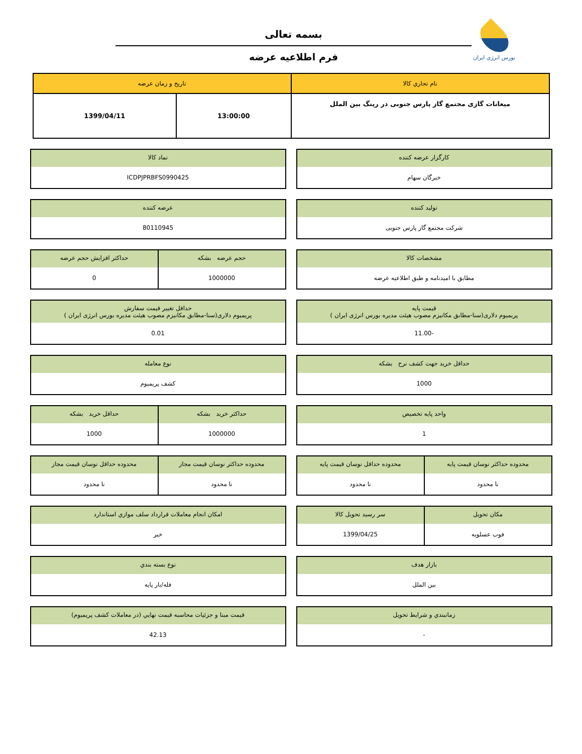بورس انرژی ایران
بسمه تعالی
فرم اطلاعیه عرضه
| نام تجاري كالا | تاريخ و زمان عرضه | |
| --- | --- | --- |
| میعانات گازی مجتمع گاز پارس جنوبی در رینگ بین الملل | 13:00:00 | 1399/04/11 |
كارگزار عرضه كننده
خبرگان سهام
نماد كالا
ICDPJPRBFS0990425
توليد كننده
شرکت مجتمع گاز پارس جنوبی
عرضه كننده
80110945
مشخصات كالا
مطابق با امیدنامه و طبق اطلاعیه عرضه
حجم عرضه بشكه
1000000
حداكثر افزايش حجم عرضه
0
قيمت پايه
پریمیوم دلاری(سنا-مطابق مکانیزم مصوب هیئت مدیره بورس انرژی ایران )
-11.00
حداقل تغيير قيمت سفارش
پریمیوم دلاری(سنا-مطابق مکانیزم مصوب هیئت مدیره بورس انرژی ایران )
0.01
حداقل خريد جهت كشف نرخ بشكه
1000
نوع معامله
کشف پریمیوم
واحد پايه تخصيص
1
حداكثر خريد بشكه
1000000
حداقل خريد بشكه
1000
محدوده حداكثر نوسان قيمت پايه
نا محدود
محدوده حداقل نوسان قيمت پايه
نا محدود
محدوده حداكثر نوسان قيمت مجاز
نا محدود
محدوده حداقل نوسان قيمت مجاز
نا محدود
مكان تحويل
فوب عسلویه
سر رسيد تحويل كالا
1399/04/25
امكان انجام معاملات قرارداد سلف موازي استاندارد
خير
بازار هدف
بین الملل
نوع بسته بندي
فله/بار پایه
زمانبندي و شرايط تحويل
-
قيمت مبنا و جزئيات محاسبه قيمت نهايي (در معاملات كشف پريميوم)
42.13